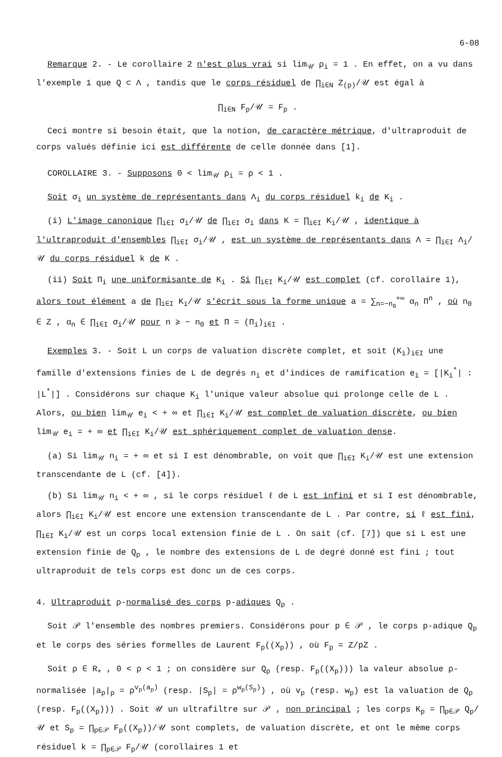6-08
Remarque 2. - Le corollaire 2 n'est plus vrai si lim<sub>𝒰</sub> ρ<sub>i</sub> = 1 . En effet, on a vu dans l'exemple 1 que Q ⊂ Λ , tandis que le corps résiduel de ∏<sub>i∈N</sub> Z<sub>(p)</sub>/𝒰 est égal à
∏<sub>i∈N</sub> F<sub>p</sub>/𝒰 = F<sub>p</sub> .
Ceci montre si besoin était, que la notion, de caractère métrique, d'ultraproduit de corps valués définie ici est différente de celle donnée dans [1].
COROLLAIRE 3. - Supposons 0 < lim<sub>𝒰</sub> ρ<sub>i</sub> = ρ < 1 .
Soit σ<sub>i</sub> un système de représentants dans Λ<sub>i</sub> du corps résiduel k<sub>i</sub> de K<sub>i</sub> .
(i) L'image canonique ∏<sub>i∈I</sub> σ<sub>i</sub>/𝒰 de ∏<sub>i∈I</sub> σ<sub>i</sub> dans K = ∏<sub>i∈I</sub> K<sub>i</sub>/𝒰 , identique à l'ultraproduit d'ensembles ∏<sub>i∈I</sub> σ<sub>i</sub>/𝒰 , est un système de représentants dans Λ = ∏<sub>i∈I</sub> Λ<sub>i</sub>/𝒰 du corps résiduel k de K .
(ii) Soit Π<sub>i</sub> une uniformisante de K<sub>i</sub> . Si ∏<sub>i∈I</sub> K<sub>i</sub>/𝒰 est complet (cf. corollaire 1), alors tout élément a de ∏<sub>i∈I</sub> K<sub>i</sub>/𝒰 s'écrit sous la forme unique a = ∑<sub>n=−n<sub>0</sub></sub><sup>+∞</sup> α<sub>n</sub> Π<sup>n</sup> , où n<sub>0</sub> ∈ Z , α<sub>n</sub> ∈ ∏<sub>i∈I</sub> σ<sub>i</sub>/𝒰 pour n ⩾ − n<sub>0</sub> et Π = (Π<sub>i</sub>)<sub>i∈I</sub> .
Exemples 3. - Soit L un corps de valuation discrète complet, et soit (K<sub>i</sub>)<sub>i∈I</sub> une famille d'extensions finies de L de degrés n<sub>i</sub> et d'indices de ramification e<sub>i</sub> = [|K<sub>i</sub><sup>*</sup>| : |L<sup>*</sup>|] . Considérons sur chaque K<sub>i</sub> l'unique valeur absolue qui prolonge celle de L . Alors, ou bien lim<sub>𝒰</sub> e<sub>i</sub> < + ∞ et ∏<sub>i∈I</sub> K<sub>i</sub>/𝒰 est complet de valuation discrète, ou bien lim<sub>𝒰</sub> e<sub>i</sub> = + ∞ et ∏<sub>i∈I</sub> K<sub>i</sub>/𝒰 est sphériquement complet de valuation dense.
(a) Si lim<sub>𝒰</sub> n<sub>i</sub> = + ∞ et si I est dénombrable, on voit que ∏<sub>i∈I</sub> K<sub>i</sub>/𝒰 est une extension transcendante de L (cf. [4]).
(b) Si lim<sub>𝒰</sub> n<sub>i</sub> < + ∞ , si le corps résiduel ℓ de L est infini et si I est dénombrable, alors ∏<sub>i∈I</sub> K<sub>i</sub>/𝒰 est encore une extension transcendante de L . Par contre, si ℓ est fini, ∏<sub>i∈I</sub> K<sub>i</sub>/𝒰 est un corps local extension finie de L . On sait (cf. [7]) que si L est une extension finie de Q<sub>p</sub> , le nombre des extensions de L de degré donné est fini ; tout ultraproduit de tels corps est donc un de ces corps.
4. Ultraproduit ρ-normalisé des corps p-adiques Q<sub>p</sub> .
Soit 𝒫 l'ensemble des nombres premiers. Considérons pour p ∈ 𝒫 , le corps p-adique Q<sub>p</sub> et le corps des séries formelles de Laurent F<sub>p</sub>((X<sub>p</sub>)) , où F<sub>p</sub> = Z/pZ .
Soit ρ ∈ R<sub>+</sub> , 0 < ρ < 1 ; on considère sur Q<sub>p</sub> (resp. F<sub>p</sub>((X<sub>p</sub>))) la valeur absolue ρ-normalisée |a<sub>p</sub>|<sub>ρ</sub> = ρ<sup>v<sub>p</sub>(a<sub>p</sub>)</sup> (resp. |S<sub>p</sub>| = ρ<sup>w<sub>p</sub>(S<sub>p</sub>)</sup>) , où v<sub>p</sub> (resp. w<sub>p</sub>) est la valuation de Q<sub>p</sub> (resp. F<sub>p</sub>((X<sub>p</sub>))) . Soit 𝒰 un ultrafiltre sur 𝒫 , non principal ; les corps K<sub>p</sub> = ∏<sub>p∈𝒫</sub> Q<sub>p</sub>/𝒰 et S<sub>p</sub> = ∏<sub>p∈𝒫</sub> F<sub>p</sub>((X<sub>p</sub>))/𝒰 sont complets, de valuation discrète, et ont le même corps résiduel k = ∏<sub>p∈𝒫</sub> F<sub>p</sub>/𝒰 (corollaires 1 et